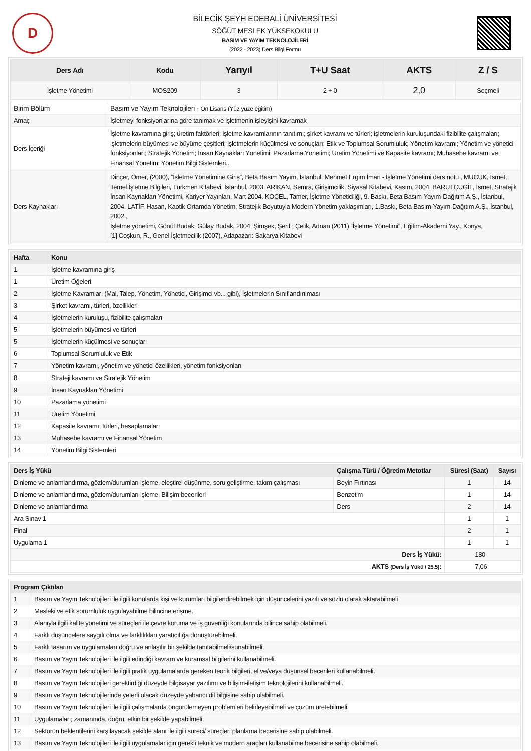D
BİLECİK ŞEYH EDEBALİ ÜNİVERSİTESİ
SÖĞÜT MESLEK YÜKSEKOKULU
BASIM VE YAYIM TEKNOLOJİLERİ
(2022 - 2023) Ders Bilgi Formu
| Ders Adı | Kodu | Yarıyıl | T+U Saat | AKTS | Z / S |
| --- | --- | --- | --- | --- | --- |
| İşletme Yönetimi | MOS209 | 3 | 2 + 0 | 2,0 | Seçmeli |
| Birim Bölüm | Basım ve Yayım Teknolojileri - Ön Lisans (Yüz yüze eğitim) |
| Amaç | İşletmeyi fonksiyonlarına göre tanımak ve işletmenin işleyişini kavramak |
| Ders İçeriği | İşletme kavramına giriş; üretim faktörleri; işletme kavramlarının tanıtımı; şirket kavramı ve türleri; işletmelerin kuruluşundaki fizibilite çalışmaları; işletmelerin büyümesi ve büyüme çeşitleri; işletmelerin küçülmesi ve sonuçları; Etik ve Toplumsal Sorumluluk; Yönetim kavramı; Yönetim ve yönetici fonksiyonları; Stratejik Yönetim; İnsan Kaynakları Yönetimi; Pazarlama Yönetimi; Üretim Yönetimi ve Kapasite kavramı; Muhasebe kavramı ve Finansal Yönetim; Yönetim Bilgi Sistemleri... |
| Ders Kaynakları | Dinçer, Ömer, (2000), “İşletme Yönetimine Giriş”, Beta Basım Yayım, İstanbul, Mehmet Ergim İman - İşletme Yönetimi ders notu , MUCUK, İsmet, Temel İşletme Bilgileri, Türkmen Kitabevi, İstanbul, 2003. ARIKAN, Semra, Girişimcilik, Siyasal Kitabevi, Kasım, 2004. BARUTÇUGİL, İsmet, Stratejik İnsan Kaynakları Yönetimi, Kariyer Yayınları, Mart 2004. KOÇEL, Tamer, İşletme Yöneticiliği, 9. Baskı, Beta Basım-Yayım-Dağıtım A.Ş., İstanbul, 2004. LATİF, Hasan, Kaotik Ortamda Yönetim, Stratejik Boyutuyla Modern Yönetim yaklaşımları, 1.Baskı, Beta Basım-Yayım-Dağıtım A.Ş., İstanbul, 2002., İşletme yönetimi, Gönül Budak, Gülay Budak, 2004, Şimşek, Şerif ; Çelik, Adnan (2011) “İşletme Yönetimi”, Eğitim-Akademi Yay., Konya, [1] Coşkun, R., Genel İşletmecilik (2007), Adapazarı: Sakarya Kitabevi |
| Hafta | Konu |
| --- | --- |
| 1 | İşletme kavramına giriş |
| 1 | Üretim Öğeleri |
| 2 | İşletme Kavramları (Mal, Talep, Yönetim, Yönetici, Girişimci vb... gibi), İşletmelerin Sınıflandırılması |
| 3 | Şirket kavramı, türleri, özellikleri |
| 4 | İşletmelerin kuruluşu, fizibilite çalışmaları |
| 5 | İşletmelerin büyümesi ve türleri |
| 5 | İşletmelerin küçülmesi ve sonuçları |
| 6 | Toplumsal Sorumluluk ve Etik |
| 7 | Yönetim kavramı, yönetim ve yönetici özellikleri, yönetim fonksiyonları |
| 8 | Strateji kavramı ve Stratejik Yönetim |
| 9 | İnsan Kaynakları Yönetimi |
| 10 | Pazarlama yönetimi |
| 11 | Üretim Yönetimi |
| 12 | Kapasite kavramı, türleri, hesaplamaları |
| 13 | Muhasebe kavramı ve Finansal Yönetim |
| 14 | Yönetim Bilgi Sistemleri |
| Ders İş Yükü | Çalışma Türü / Öğretim Metotlar | Süresi (Saat) | Sayısı |
| --- | --- | --- | --- |
| Dinleme ve anlamlandırma, gözlem/durumları işleme, eleştirel düşünme, soru geliştirme, takım çalışması | Beyin Fırtınası | 1 | 14 |
| Dinleme ve anlamlandırma, gözlem/durumları işleme, Bilişim becerileri | Benzetim | 1 | 14 |
| Dinleme ve anlamlandırma | Ders | 2 | 14 |
| Ara Sınav 1 | | 1 | 1 |
| Final | | 2 | 1 |
| Uygulama 1 | | 1 | 1 |
| Ders İş Yükü: | | 180 | |
| AKTS (Ders İş Yükü / 25.5) : | | 7,06 | |
| Program Çıktıları | |
| --- | --- |
| 1 | Basım ve Yayın Teknolojileri ile ilgili konularda kişi ve kurumları bilgilendirebilmek için düşüncelerini yazılı ve sözlü olarak aktarabilmeli |
| 2 | Mesleki ve etik sorumluluk uygulayabilme bilincine erişme. |
| 3 | Alanıyla ilgili kalite yönetimi ve süreçleri ile çevre koruma ve iş güvenliği konularında bilince sahip olabilmeli. |
| 4 | Farklı düşüncelere saygılı olma ve farklılıkları yaratıcılığa dönüştürebilmeli. |
| 5 | Farklı tasarım ve uygulamaları doğru ve anlaşılır bir şekilde tanıtabilmeli/sunabilmeli. |
| 6 | Basım ve Yayın Teknolojileri ile ilgili edindiği kavram ve kuramsal bilgilerini kullanabilmeli. |
| 7 | Basım ve Yayın Teknolojileri ile ilgili pratik uygulamalarda gereken teorik bilgileri, el ve/veya düşünsel becerileri kullanabilmeli. |
| 8 | Basım ve Yayın Teknolojileri gerektirdiği düzeyde bilgisayar yazılımı ve bilişim-iletişim teknolojilerini kullanabilmeli. |
| 9 | Basım ve Yayın Teknolojilerinde yeterli olacak düzeyde yabancı dil bilgisine sahip olabilmeli. |
| 10 | Basım ve Yayın Teknolojileri ile ilgili çalışmalarda öngörülemeyen problemleri belirleyebilmeli ve çözüm üretebilmeli. |
| 11 | Uygulamaları; zamanında, doğru, etkin bir şekilde yapabilmeli. |
| 12 | Sektörün beklentilerini karşılayacak şekilde alanı ile ilgili süreci/ süreçleri planlama becerisine sahip olabilmeli. |
| 13 | Basım ve Yayın Teknolojileri ile ilgili uygulamalar için gerekli teknik ve modern araçları kullanabilme becerisine sahip olabilmeli. |